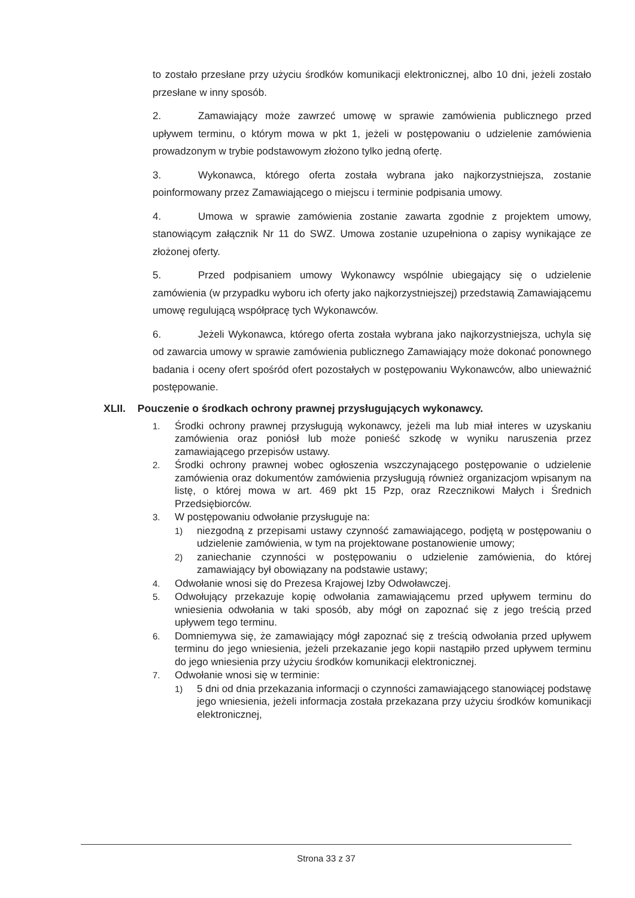to zostało przesłane przy użyciu środków komunikacji elektronicznej, albo 10 dni, jeżeli zostało przesłane w inny sposób.
2. Zamawiający może zawrzeć umowę w sprawie zamówienia publicznego przed upływem terminu, o którym mowa w pkt 1, jeżeli w postępowaniu o udzielenie zamówienia prowadzonym w trybie podstawowym złożono tylko jedną ofertę.
3. Wykonawca, którego oferta została wybrana jako najkorzystniejsza, zostanie poinformowany przez Zamawiającego o miejscu i terminie podpisania umowy.
4. Umowa w sprawie zamówienia zostanie zawarta zgodnie z projektem umowy, stanowiącym załącznik Nr 11 do SWZ. Umowa zostanie uzupełniona o zapisy wynikające ze złożonej oferty.
5. Przed podpisaniem umowy Wykonawcy wspólnie ubiegający się o udzielenie zamówienia (w przypadku wyboru ich oferty jako najkorzystniejszej) przedstawią Zamawiającemu umowę regulującą współpracę tych Wykonawców.
6. Jeżeli Wykonawca, którego oferta została wybrana jako najkorzystniejsza, uchyla się od zawarcia umowy w sprawie zamówienia publicznego Zamawiający może dokonać ponownego badania i oceny ofert spośród ofert pozostałych w postępowaniu Wykonawców, albo unieważnić postępowanie.
XLII. Pouczenie o środkach ochrony prawnej przysługujących wykonawcy.
1. Środki ochrony prawnej przysługują wykonawcy, jeżeli ma lub miał interes w uzyskaniu zamówienia oraz poniósł lub może ponieść szkodę w wyniku naruszenia przez zamawiającego przepisów ustawy.
2. Środki ochrony prawnej wobec ogłoszenia wszczynającego postępowanie o udzielenie zamówienia oraz dokumentów zamówienia przysługują również organizacjom wpisanym na listę, o której mowa w art. 469 pkt 15 Pzp, oraz Rzecznikowi Małych i Średnich Przedsiębiorców.
3. W postępowaniu odwołanie przysługuje na:
1) niezgodną z przepisami ustawy czynność zamawiającego, podjętą w postępowaniu o udzielenie zamówienia, w tym na projektowane postanowienie umowy;
2) zaniechanie czynności w postępowaniu o udzielenie zamówienia, do której zamawiający był obowiązany na podstawie ustawy;
4. Odwołanie wnosi się do Prezesa Krajowej Izby Odwoławczej.
5. Odwołujący przekazuje kopię odwołania zamawiającemu przed upływem terminu do wniesienia odwołania w taki sposób, aby mógł on zapoznać się z jego treścią przed upływem tego terminu.
6. Domniemywa się, że zamawiający mógł zapoznać się z treścią odwołania przed upływem terminu do jego wniesienia, jeżeli przekazanie jego kopii nastąpiło przed upływem terminu do jego wniesienia przy użyciu środków komunikacji elektronicznej.
7. Odwołanie wnosi się w terminie:
1) 5 dni od dnia przekazania informacji o czynności zamawiającego stanowiącej podstawę jego wniesienia, jeżeli informacja została przekazana przy użyciu środków komunikacji elektronicznej,
Strona 33 z 37